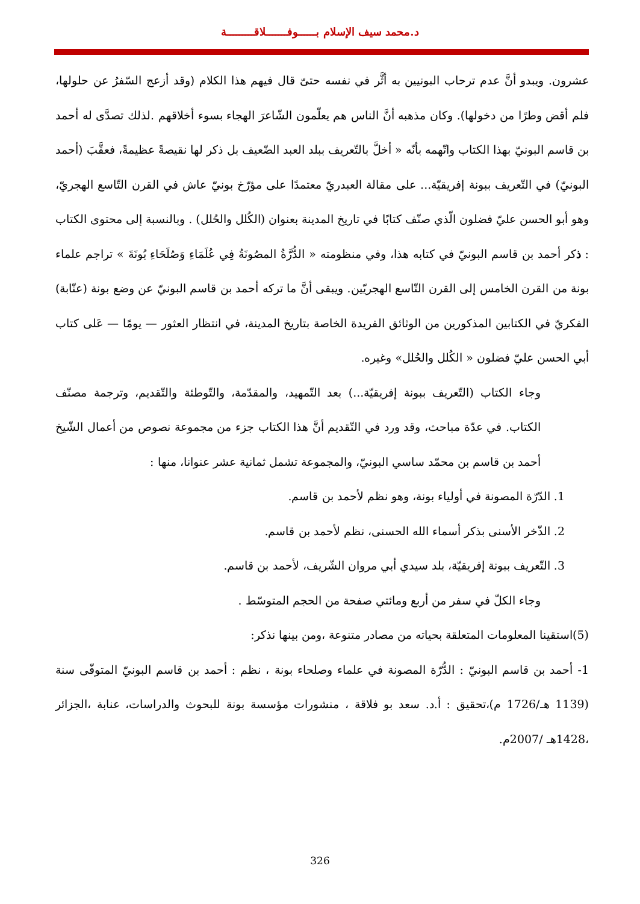د.محمد سيف الإسلام بــــــوفـــــــلاقـــــــــة
عشرون. ويبدو أنَّ عدم ترحاب البونيين به أثَّر في نفسه حتىّ قال فيهم هذا الكلام (وقد أزعج السّفرُ عن حلولها، فلم أقض وطرًا من دخولها). وكان مذهبه أنَّ الناس هم يعلّمون الشّاعرَ الهجاء بسوء أخلاقهم .لذلك تصدَّى له أحمد بن قاسم البونيّ بهذا الكتاب واتّهمه بأنّه « أخلَّ بالتّعريف ببلد العبد الضّعيف بل ذكر لها نقيصةً عظيمةً، فعقَّبَ (أحمد البونيّ) في التّعريف ببونة إفريقيّة... على مقالة العبدريّ معتمدًا على مؤرّخ بونيّ عاش في القرن التّاسع الهجريّ، وهو أبو الحسن عليّ فضلون الّذي صنّف كتابًا في تاريخ المدينة بعنوان (الكُلل والحُلل) . وبالنسبة إلى محتوى الكتاب : ذكر أحمد بن قاسم البونيّ في كتابه هذا، وفي منظومته « الدُّرَّةُ المصُونَةُ فِي عُلَمَاءِ وَصُلَحَاءِ بُونَةَ » تراجم علماء بونة من القرن الخامس إلى القرن التّاسع الهجريّين. ويبقى أنَّ ما تركه أحمد بن قاسم البونيّ عن وضع بونة (عنّابة) الفكريّ في الكتابين المذكورين من الوثائق الفريدة الخاصة بتاريخ المدينة، في انتظار العثور — يومًا — عَلى كتاب أبي الحسن عليّ فضلون « الكُلل والحُلل» وغيره.
وجاء الكتاب (التّعريف ببونة إفريقيّة...) بعد التّمهيد، والمقدّمة، والتّوطئة والتّقديم، وترجمة مصنّف الكتاب. في عدّة مباحث، وقد ورد في التّقديم أنَّ هذا الكتاب جزء من مجموعة نصوص من أعمال الشّيخ أحمد بن قاسم بن محمّد ساسي البونيّ، والمجموعة تشمل ثمانية عشر عنوانا، منها :
1. الدّرّة المصونة في أولياء بونة، وهو نظم لأحمد بن قاسم.
2. الذّخر الأسنى بذكر أسماء الله الحسنى، نظم لأحمد بن قاسم.
3. التّعريف ببونة إفريقيّة، بلد سيدي أبي مروان الشّريف، لأحمد بن قاسم.
وجاء الكلّ في سفر من أربع ومائتي صفحة من الحجم المتوسّط .
(5)استقينا المعلومات المتعلقة بحياته من مصادر متنوعة ،ومن بينها نذكر:
1- أحمد بن قاسم البونيّ : الدُّرّة المصونة في علماء وصلحاء بونة ، نظم : أحمد بن قاسم البونيّ المتوفّى سنة (1139 هـ/1726 م)،تحقيق : أ.د. سعد بو فلاقة ، منشورات مؤسسة بونة للبحوث والدراسات، عنابة ،الجزائر ،1428هـ /2007م.
326